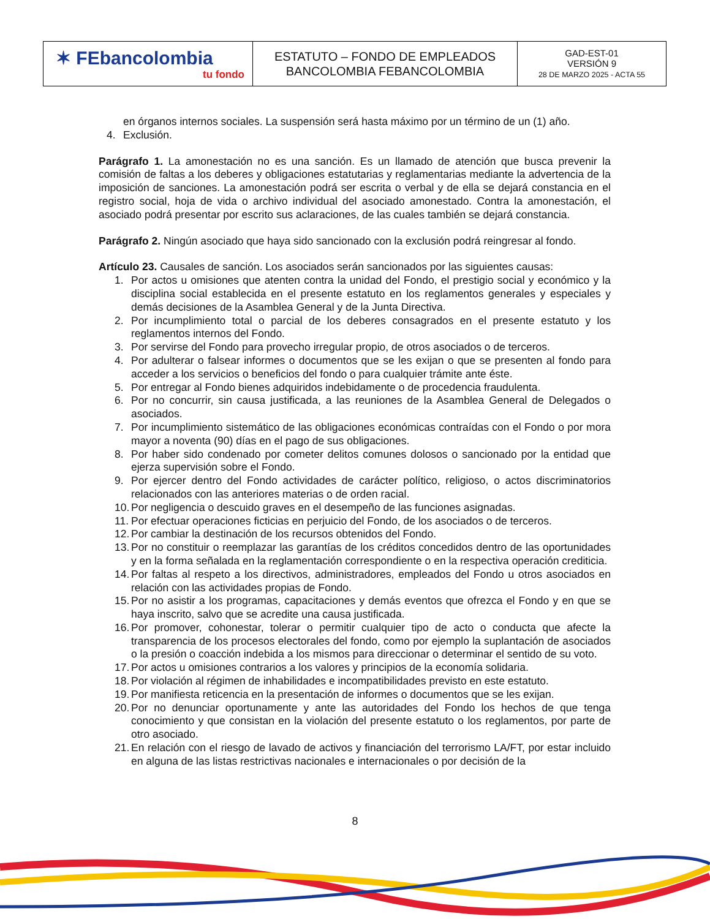| ✶ FEbancolombia tu fondo | ESTATUTO – FONDO DE EMPLEADOS BANCOLOMBIA FEBANCOLOMBIA | GAD-EST-01 VERSIÓN 9 28 DE MARZO 2025 - ACTA 55 |
en órganos internos sociales. La suspensión será hasta máximo por un término de un (1) año.
4. Exclusión.
Parágrafo 1. La amonestación no es una sanción. Es un llamado de atención que busca prevenir la comisión de faltas a los deberes y obligaciones estatutarias y reglamentarias mediante la advertencia de la imposición de sanciones. La amonestación podrá ser escrita o verbal y de ella se dejará constancia en el registro social, hoja de vida o archivo individual del asociado amonestado. Contra la amonestación, el asociado podrá presentar por escrito sus aclaraciones, de las cuales también se dejará constancia.
Parágrafo 2. Ningún asociado que haya sido sancionado con la exclusión podrá reingresar al fondo.
Artículo 23. Causales de sanción. Los asociados serán sancionados por las siguientes causas:
1. Por actos u omisiones que atenten contra la unidad del Fondo, el prestigio social y económico y la disciplina social establecida en el presente estatuto en los reglamentos generales y especiales y demás decisiones de la Asamblea General y de la Junta Directiva.
2. Por incumplimiento total o parcial de los deberes consagrados en el presente estatuto y los reglamentos internos del Fondo.
3. Por servirse del Fondo para provecho irregular propio, de otros asociados o de terceros.
4. Por adulterar o falsear informes o documentos que se les exijan o que se presenten al fondo para acceder a los servicios o beneficios del fondo o para cualquier trámite ante éste.
5. Por entregar al Fondo bienes adquiridos indebidamente o de procedencia fraudulenta.
6. Por no concurrir, sin causa justificada, a las reuniones de la Asamblea General de Delegados o asociados.
7. Por incumplimiento sistemático de las obligaciones económicas contraídas con el Fondo o por mora mayor a noventa (90) días en el pago de sus obligaciones.
8. Por haber sido condenado por cometer delitos comunes dolosos o sancionado por la entidad que ejerza supervisión sobre el Fondo.
9. Por ejercer dentro del Fondo actividades de carácter político, religioso, o actos discriminatorios relacionados con las anteriores materias o de orden racial.
10. Por negligencia o descuido graves en el desempeño de las funciones asignadas.
11. Por efectuar operaciones ficticias en perjuicio del Fondo, de los asociados o de terceros.
12. Por cambiar la destinación de los recursos obtenidos del Fondo.
13. Por no constituir o reemplazar las garantías de los créditos concedidos dentro de las oportunidades y en la forma señalada en la reglamentación correspondiente o en la respectiva operación crediticia.
14. Por faltas al respeto a los directivos, administradores, empleados del Fondo u otros asociados en relación con las actividades propias de Fondo.
15. Por no asistir a los programas, capacitaciones y demás eventos que ofrezca el Fondo y en que se haya inscrito, salvo que se acredite una causa justificada.
16. Por promover, cohonestar, tolerar o permitir cualquier tipo de acto o conducta que afecte la transparencia de los procesos electorales del fondo, como por ejemplo la suplantación de asociados o la presión o coacción indebida a los mismos para direccionar o determinar el sentido de su voto.
17. Por actos u omisiones contrarios a los valores y principios de la economía solidaria.
18. Por violación al régimen de inhabilidades e incompatibilidades previsto en este estatuto.
19. Por manifiesta reticencia en la presentación de informes o documentos que se les exijan.
20. Por no denunciar oportunamente y ante las autoridades del Fondo los hechos de que tenga conocimiento y que consistan en la violación del presente estatuto o los reglamentos, por parte de otro asociado.
21. En relación con el riesgo de lavado de activos y financiación del terrorismo LA/FT, por estar incluido en alguna de las listas restrictivas nacionales e internacionales o por decisión de la
8